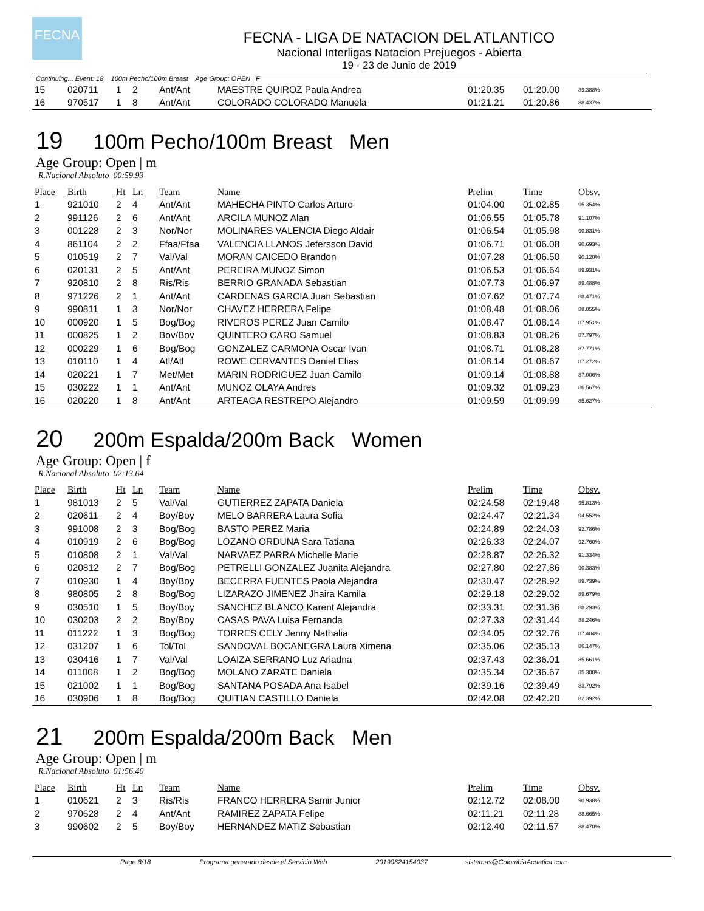FECNA
FECNA - LIGA DE NATACION DEL ATLANTICO
Nacional Interligas Natacion Prejuegos - Abierta
19 - 23 de Junio de 2019
Continuing... Event: 18 100m Pecho/100m Breast Age Group: OPEN | F
| 15 | 020711 | 1 | 2 | Ant/Ant | MAESTRE QUIROZ Paula Andrea | 01:20.35 | 01:20.00 | 89.388% |
| 16 | 970517 | 1 | 8 | Ant/Ant | COLORADO COLORADO Manuela | 01:21.21 | 01:20.86 | 88.437% |
19 100m Pecho/100m Breast Men
Age Group: Open | m
R.Nacional Absoluto 00:59.93
| Place | Birth | Ht | Ln | Team | Name | Prelim | Time | Obsv. |
| --- | --- | --- | --- | --- | --- | --- | --- | --- |
| 1 | 921010 | 2 | 4 | Ant/Ant | MAHECHA PINTO Carlos Arturo | 01:04.00 | 01:02.85 | 95.354% |
| 2 | 991126 | 2 | 6 | Ant/Ant | ARCILA MUNOZ Alan | 01:06.55 | 01:05.78 | 91.107% |
| 3 | 001228 | 2 | 3 | Nor/Nor | MOLINARES VALENCIA Diego Aldair | 01:06.54 | 01:05.98 | 90.831% |
| 4 | 861104 | 2 | 2 | Ffaa/Ffaa | VALENCIA LLANOS Jefersson David | 01:06.71 | 01:06.08 | 90.693% |
| 5 | 010519 | 2 | 7 | Val/Val | MORAN CAICEDO Brandon | 01:07.28 | 01:06.50 | 90.120% |
| 6 | 020131 | 2 | 5 | Ant/Ant | PEREIRA MUNOZ Simon | 01:06.53 | 01:06.64 | 89.931% |
| 7 | 920810 | 2 | 8 | Ris/Ris | BERRIO GRANADA Sebastian | 01:07.73 | 01:06.97 | 89.488% |
| 8 | 971226 | 2 | 1 | Ant/Ant | CARDENAS GARCIA Juan Sebastian | 01:07.62 | 01:07.74 | 88.471% |
| 9 | 990811 | 1 | 3 | Nor/Nor | CHAVEZ HERRERA Felipe | 01:08.48 | 01:08.06 | 88.055% |
| 10 | 000920 | 1 | 5 | Bog/Bog | RIVEROS PEREZ Juan Camilo | 01:08.47 | 01:08.14 | 87.951% |
| 11 | 000825 | 1 | 2 | Bov/Bov | QUINTERO CARO Samuel | 01:08.83 | 01:08.26 | 87.797% |
| 12 | 000229 | 1 | 6 | Bog/Bog | GONZALEZ CARMONA Oscar Ivan | 01:08.71 | 01:08.28 | 87.771% |
| 13 | 010110 | 1 | 4 | Atl/Atl | ROWE CERVANTES Daniel Elias | 01:08.14 | 01:08.67 | 87.272% |
| 14 | 020221 | 1 | 7 | Met/Met | MARIN RODRIGUEZ Juan Camilo | 01:09.14 | 01:08.88 | 87.006% |
| 15 | 030222 | 1 | 1 | Ant/Ant | MUNOZ OLAYA Andres | 01:09.32 | 01:09.23 | 86.567% |
| 16 | 020220 | 1 | 8 | Ant/Ant | ARTEAGA RESTREPO Alejandro | 01:09.59 | 01:09.99 | 85.627% |
20 200m Espalda/200m Back Women
Age Group: Open | f
R.Nacional Absoluto 02:13.64
| Place | Birth | Ht | Ln | Team | Name | Prelim | Time | Obsv. |
| --- | --- | --- | --- | --- | --- | --- | --- | --- |
| 1 | 981013 | 2 | 5 | Val/Val | GUTIERREZ ZAPATA Daniela | 02:24.58 | 02:19.48 | 95.813% |
| 2 | 020611 | 2 | 4 | Boy/Boy | MELO BARRERA Laura Sofia | 02:24.47 | 02:21.34 | 94.552% |
| 3 | 991008 | 2 | 3 | Bog/Bog | BASTO PEREZ Maria | 02:24.89 | 02:24.03 | 92.786% |
| 4 | 010919 | 2 | 6 | Bog/Bog | LOZANO ORDUNA Sara Tatiana | 02:26.33 | 02:24.07 | 92.760% |
| 5 | 010808 | 2 | 1 | Val/Val | NARVAEZ PARRA Michelle Marie | 02:28.87 | 02:26.32 | 91.334% |
| 6 | 020812 | 2 | 7 | Bog/Bog | PETRELLI GONZALEZ Juanita Alejandra | 02:27.80 | 02:27.86 | 90.383% |
| 7 | 010930 | 1 | 4 | Boy/Boy | BECERRA FUENTES Paola Alejandra | 02:30.47 | 02:28.92 | 89.739% |
| 8 | 980805 | 2 | 8 | Bog/Bog | LIZARAZO JIMENEZ Jhaira Kamila | 02:29.18 | 02:29.02 | 89.679% |
| 9 | 030510 | 1 | 5 | Boy/Boy | SANCHEZ BLANCO Karent Alejandra | 02:33.31 | 02:31.36 | 88.293% |
| 10 | 030203 | 2 | 2 | Boy/Boy | CASAS PAVA Luisa Fernanda | 02:27.33 | 02:31.44 | 88.246% |
| 11 | 011222 | 1 | 3 | Bog/Bog | TORRES CELY Jenny Nathalia | 02:34.05 | 02:32.76 | 87.484% |
| 12 | 031207 | 1 | 6 | Tol/Tol | SANDOVAL BOCANEGRA Laura Ximena | 02:35.06 | 02:35.13 | 86.147% |
| 13 | 030416 | 1 | 7 | Val/Val | LOAIZA SERRANO Luz Ariadna | 02:37.43 | 02:36.01 | 85.661% |
| 14 | 011008 | 1 | 2 | Bog/Bog | MOLANO ZARATE Daniela | 02:35.34 | 02:36.67 | 85.300% |
| 15 | 021002 | 1 | 1 | Bog/Bog | SANTANA POSADA Ana Isabel | 02:39.16 | 02:39.49 | 83.792% |
| 16 | 030906 | 1 | 8 | Bog/Bog | QUITIAN CASTILLO Daniela | 02:42.08 | 02:42.20 | 82.392% |
21 200m Espalda/200m Back Men
Age Group: Open | m
R.Nacional Absoluto 01:56.40
| Place | Birth | Ht | Ln | Team | Name | Prelim | Time | Obsv. |
| --- | --- | --- | --- | --- | --- | --- | --- | --- |
| 1 | 010621 | 2 | 3 | Ris/Ris | FRANCO HERRERA Samir Junior | 02:12.72 | 02:08.00 | 90.938% |
| 2 | 970628 | 2 | 4 | Ant/Ant | RAMIREZ ZAPATA Felipe | 02:11.21 | 02:11.28 | 88.665% |
| 3 | 990602 | 2 | 5 | Boy/Boy | HERNANDEZ MATIZ Sebastian | 02:12.40 | 02:11.57 | 88.470% |
Page 8/18 Programa generado desde el Servicio Web 20190624154037 sistemas@ColombiaAcuatica.com